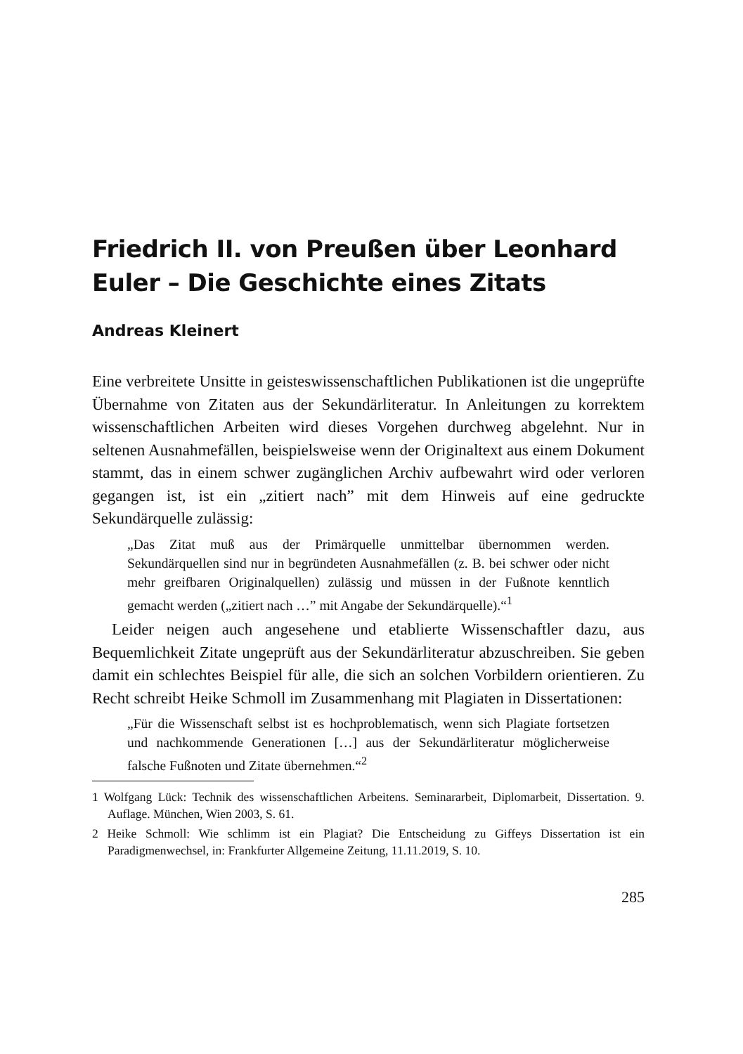Friedrich II. von Preußen über Leonhard Euler – Die Geschichte eines Zitats
Andreas Kleinert
Eine verbreitete Unsitte in geisteswissenschaftlichen Publikationen ist die ungeprüfte Übernahme von Zitaten aus der Sekundärliteratur. In Anleitungen zu korrektem wissenschaftlichen Arbeiten wird dieses Vorgehen durchweg abgelehnt. Nur in seltenen Ausnahmefällen, beispielsweise wenn der Originaltext aus einem Dokument stammt, das in einem schwer zugänglichen Archiv aufbewahrt wird oder verloren gegangen ist, ist ein „zitiert nach” mit dem Hinweis auf eine gedruckte Sekundärquelle zulässig:
„Das Zitat muß aus der Primärquelle unmittelbar übernommen werden. Sekundärquellen sind nur in begründeten Ausnahmefällen (z. B. bei schwer oder nicht mehr greifbaren Originalquellen) zulässig und müssen in der Fußnote kenntlich gemacht werden („zitiert nach …” mit Angabe der Sekundärquelle).“<sup>1</sup>
Leider neigen auch angesehene und etablierte Wissenschaftler dazu, aus Bequemlichkeit Zitate ungeprüft aus der Sekundärliteratur abzuschreiben. Sie geben damit ein schlechtes Beispiel für alle, die sich an solchen Vorbildern orientieren. Zu Recht schreibt Heike Schmoll im Zusammenhang mit Plagiaten in Dissertationen:
„Für die Wissenschaft selbst ist es hochproblematisch, wenn sich Plagiate fortsetzen und nachkommende Generationen […] aus der Sekundärliteratur möglicherweise falsche Fußnoten und Zitate übernehmen.“<sup>2</sup>
1 Wolfgang Lück: Technik des wissenschaftlichen Arbeitens. Seminararbeit, Diplomarbeit, Dissertation. 9. Auflage. München, Wien 2003, S. 61.
2 Heike Schmoll: Wie schlimm ist ein Plagiat? Die Entscheidung zu Giffeys Dissertation ist ein Paradigmenwechsel, in: Frankfurter Allgemeine Zeitung, 11.11.2019, S. 10.
285